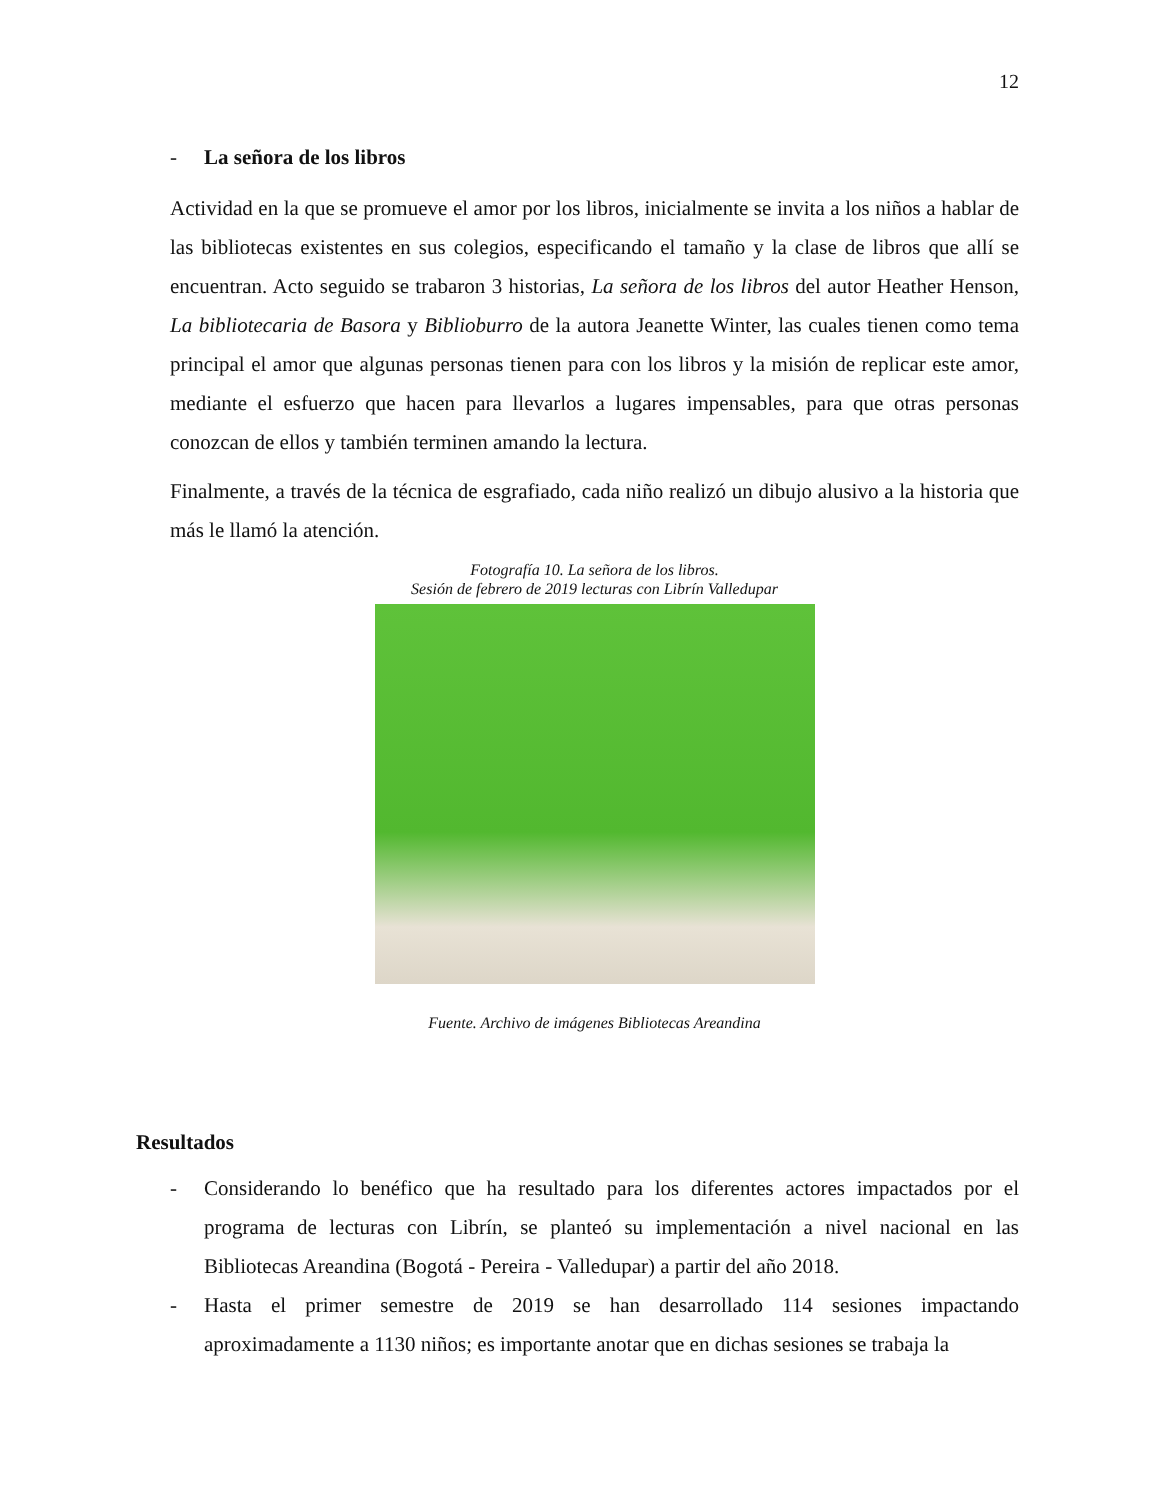12
- La señora de los libros
Actividad en la que se promueve el amor por los libros, inicialmente se invita a los niños a hablar de las bibliotecas existentes en sus colegios, especificando el tamaño y la clase de libros que allí se encuentran. Acto seguido se trabaron 3 historias, La señora de los libros del autor Heather Henson, La bibliotecaria de Basora y Biblioburro de la autora Jeanette Winter, las cuales tienen como tema principal el amor que algunas personas tienen para con los libros y la misión de replicar este amor, mediante el esfuerzo que hacen para llevarlos a lugares impensables, para que otras personas conozcan de ellos y también terminen amando la lectura.
Finalmente, a través de la técnica de esgrafiado, cada niño realizó un dibujo alusivo a la historia que más le llamó la atención.
Fotografía 10. La señora de los libros.
Sesión de febrero de 2019 lecturas con Librín Valledupar
Fuente. Archivo de imágenes Bibliotecas Areandina
Resultados
- Considerando lo benéfico que ha resultado para los diferentes actores impactados por el programa de lecturas con Librín, se planteó su implementación a nivel nacional en las Bibliotecas Areandina (Bogotá - Pereira - Valledupar) a partir del año 2018.
- Hasta el primer semestre de 2019 se han desarrollado 114 sesiones impactando aproximadamente a 1130 niños; es importante anotar que en dichas sesiones se trabaja la